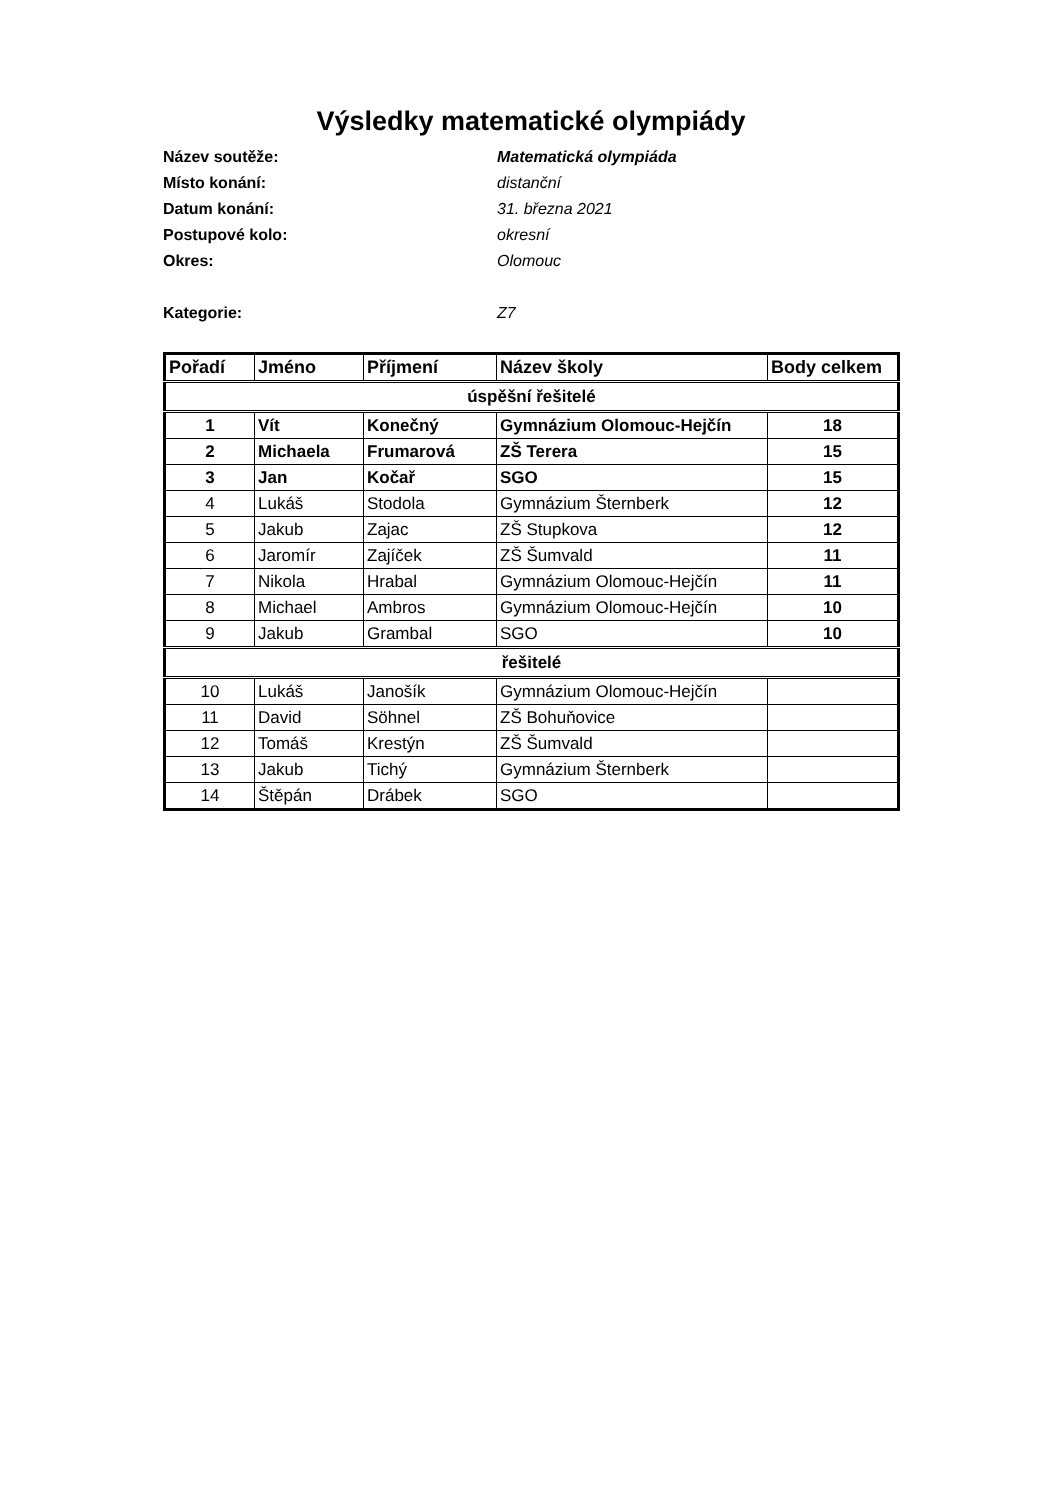Výsledky matematické olympiády
Název soutěže: Matematická olympiáda
Místo konání: distanční
Datum konání: 31. března 2021
Postupové kolo: okresní
Okres: Olomouc
Kategorie: Z7
| Pořadí | Jméno | Příjmení | Název školy | Body celkem |
| --- | --- | --- | --- | --- |
| úspěšní řešitelé | | | | |
| 1 | Vít | Konečný | Gymnázium Olomouc-Hejčín | 18 |
| 2 | Michaela | Frumarová | ZŠ Terera | 15 |
| 3 | Jan | Kočař | SGO | 15 |
| 4 | Lukáš | Stodola | Gymnázium Šternberk | 12 |
| 5 | Jakub | Zajac | ZŠ Stupkova | 12 |
| 6 | Jaromír | Zajíček | ZŠ Šumvald | 11 |
| 7 | Nikola | Hrabal | Gymnázium Olomouc-Hejčín | 11 |
| 8 | Michael | Ambros | Gymnázium Olomouc-Hejčín | 10 |
| 9 | Jakub | Grambal | SGO | 10 |
| řešitelé | | | | |
| 10 | Lukáš | Janošík | Gymnázium Olomouc-Hejčín | |
| 11 | David | Söhnel | ZŠ Bohuňovice | |
| 12 | Tomáš | Krestýn | ZŠ Šumvald | |
| 13 | Jakub | Tichý | Gymnázium Šternberk | |
| 14 | Štěpán | Drábek | SGO | |